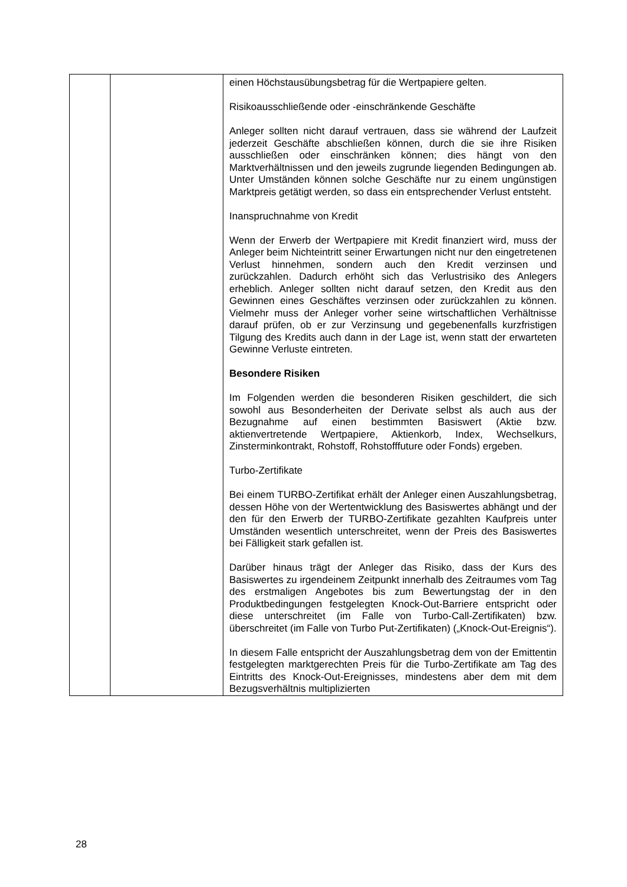| | | einen Höchstausübungsbetrag für die Wertpapiere gelten. Risikoausschließende oder -einschränkende Geschäfte Anleger sollten nicht darauf vertrauen, dass sie während der Laufzeit jederzeit Geschäfte abschließen können, durch die sie ihre Risiken ausschließen oder einschränken können; dies hängt von den Marktverhältnissen und den jeweils zugrunde liegenden Bedingungen ab. Unter Umständen können solche Geschäfte nur zu einem ungünstigen Marktpreis getätigt werden, so dass ein entsprechender Verlust entsteht. Inanspruchnahme von Kredit Wenn der Erwerb der Wertpapiere mit Kredit finanziert wird, muss der Anleger beim Nichteintritt seiner Erwartungen nicht nur den eingetretenen Verlust hinnehmen, sondern auch den Kredit verzinsen und zurückzahlen. Dadurch erhöht sich das Verlustrisiko des Anlegers erheblich. Anleger sollten nicht darauf setzen, den Kredit aus den Gewinnen eines Geschäftes verzinsen oder zurückzahlen zu können. Vielmehr muss der Anleger vorher seine wirtschaftlichen Verhältnisse darauf prüfen, ob er zur Verzinsung und gegebenenfalls kurzfristigen Tilgung des Kredits auch dann in der Lage ist, wenn statt der erwarteten Gewinne Verluste eintreten. Besondere Risiken Im Folgenden werden die besonderen Risiken geschildert, die sich sowohl aus Besonderheiten der Derivate selbst als auch aus der Bezugnahme auf einen bestimmten Basiswert (Aktie bzw. aktienvertretende Wertpapiere, Aktienkorb, Index, Wechselkurs, Zinsterminkontrakt, Rohstoff, Rohstofffuture oder Fonds) ergeben. Turbo-Zertifikate Bei einem TURBO-Zertifikat erhält der Anleger einen Auszahlungsbetrag, dessen Höhe von der Wertentwicklung des Basiswertes abhängt und der den für den Erwerb der TURBO-Zertifikate gezahlten Kaufpreis unter Umständen wesentlich unterschreitet, wenn der Preis des Basiswertes bei Fälligkeit stark gefallen ist. Darüber hinaus trägt der Anleger das Risiko, dass der Kurs des Basiswertes zu irgendeinem Zeitpunkt innerhalb des Zeitraumes vom Tag des erstmaligen Angebotes bis zum Bewertungstag der in den Produktbedingungen festgelegten Knock-Out-Barriere entspricht oder diese unterschreitet (im Falle von Turbo-Call-Zertifikaten) bzw. überschreitet (im Falle von Turbo Put-Zertifikaten) („Knock-Out-Ereignis“). In diesem Falle entspricht der Auszahlungsbetrag dem von der Emittentin festgelegten marktgerechten Preis für die Turbo-Zertifikate am Tag des Eintritts des Knock-Out-Ereignisses, mindestens aber dem mit dem Bezugsverhältnis multiplizierten |
28